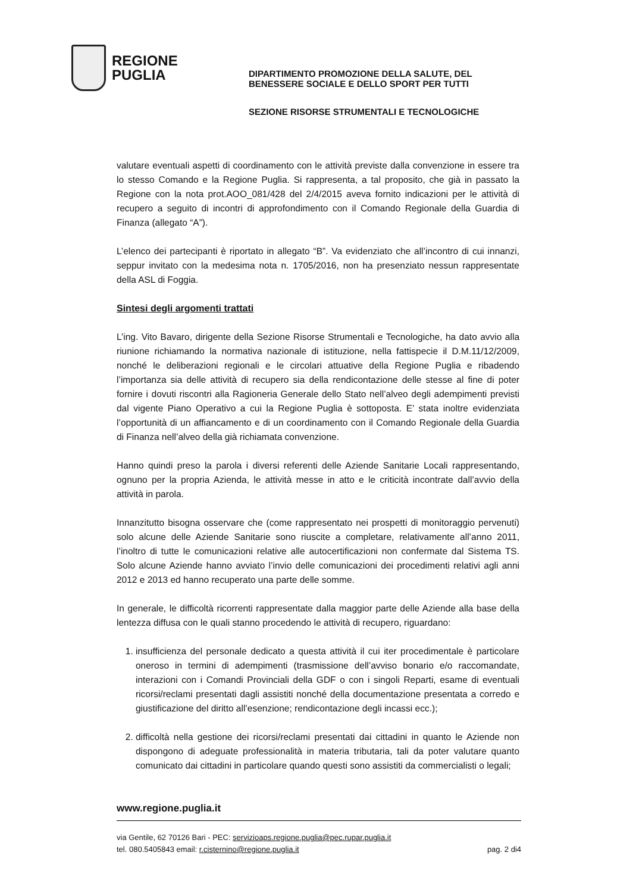REGIONE
PUGLIA
DIPARTIMENTO PROMOZIONE DELLA SALUTE, DEL
BENESSERE SOCIALE E DELLO SPORT PER TUTTI
SEZIONE RISORSE STRUMENTALI E TECNOLOGICHE
valutare eventuali aspetti di coordinamento con le attività previste dalla convenzione in essere tra lo stesso Comando e la Regione Puglia. Si rappresenta, a tal proposito, che già in passato la Regione con la nota prot.AOO_081/428 del 2/4/2015 aveva fornito indicazioni per le attività di recupero a seguito di incontri di approfondimento con il Comando Regionale della Guardia di Finanza (allegato “A”).
L’elenco dei partecipanti è riportato in allegato “B”. Va evidenziato che all’incontro di cui innanzi, seppur invitato con la medesima nota n. 1705/2016, non ha presenziato nessun rappresentate della ASL di Foggia.
Sintesi degli argomenti trattati
L’ing. Vito Bavaro, dirigente della Sezione Risorse Strumentali e Tecnologiche, ha dato avvio alla riunione richiamando la normativa nazionale di istituzione, nella fattispecie il D.M.11/12/2009, nonché le deliberazioni regionali e le circolari attuative della Regione Puglia e ribadendo l’importanza sia delle attività di recupero sia della rendicontazione delle stesse al fine di poter fornire i dovuti riscontri alla Ragioneria Generale dello Stato nell’alveo degli adempimenti previsti dal vigente Piano Operativo a cui la Regione Puglia è sottoposta. E’ stata inoltre evidenziata l’opportunità di un affiancamento e di un coordinamento con il Comando Regionale della Guardia di Finanza nell’alveo della già richiamata convenzione.
Hanno quindi preso la parola i diversi referenti delle Aziende Sanitarie Locali rappresentando, ognuno per la propria Azienda, le attività messe in atto e le criticità incontrate dall’avvio della attività in parola.
Innanzitutto bisogna osservare che (come rappresentato nei prospetti di monitoraggio pervenuti) solo alcune delle Aziende Sanitarie sono riuscite a completare, relativamente all’anno 2011, l’inoltro di tutte le comunicazioni relative alle autocertificazioni non confermate dal Sistema TS. Solo alcune Aziende hanno avviato l’invio delle comunicazioni dei procedimenti relativi agli anni 2012 e 2013 ed hanno recuperato una parte delle somme.
In generale, le difficoltà ricorrenti rappresentate dalla maggior parte delle Aziende alla base della lentezza diffusa con le quali stanno procedendo le attività di recupero, riguardano:
1. insufficienza del personale dedicato a questa attività il cui iter procedimentale è particolare oneroso in termini di adempimenti (trasmissione dell’avviso bonario e/o raccomandate, interazioni con i Comandi Provinciali della GDF o con i singoli Reparti, esame di eventuali ricorsi/reclami presentati dagli assistiti nonché della documentazione presentata a corredo e giustificazione del diritto all’esenzione; rendicontazione degli incassi ecc.);
2. difficoltà nella gestione dei ricorsi/reclami presentati dai cittadini in quanto le Aziende non dispongono di adeguate professionalità in materia tributaria, tali da poter valutare quanto comunicato dai cittadini in particolare quando questi sono assistiti da commercialisti o legali;
www.regione.puglia.it
via Gentile, 62 70126 Bari - PEC: servizioaps.regione.puglia@pec.rupar.puglia.it
tel. 080.5405843 email: r.cisternino@regione.puglia.it pag. 2 di4